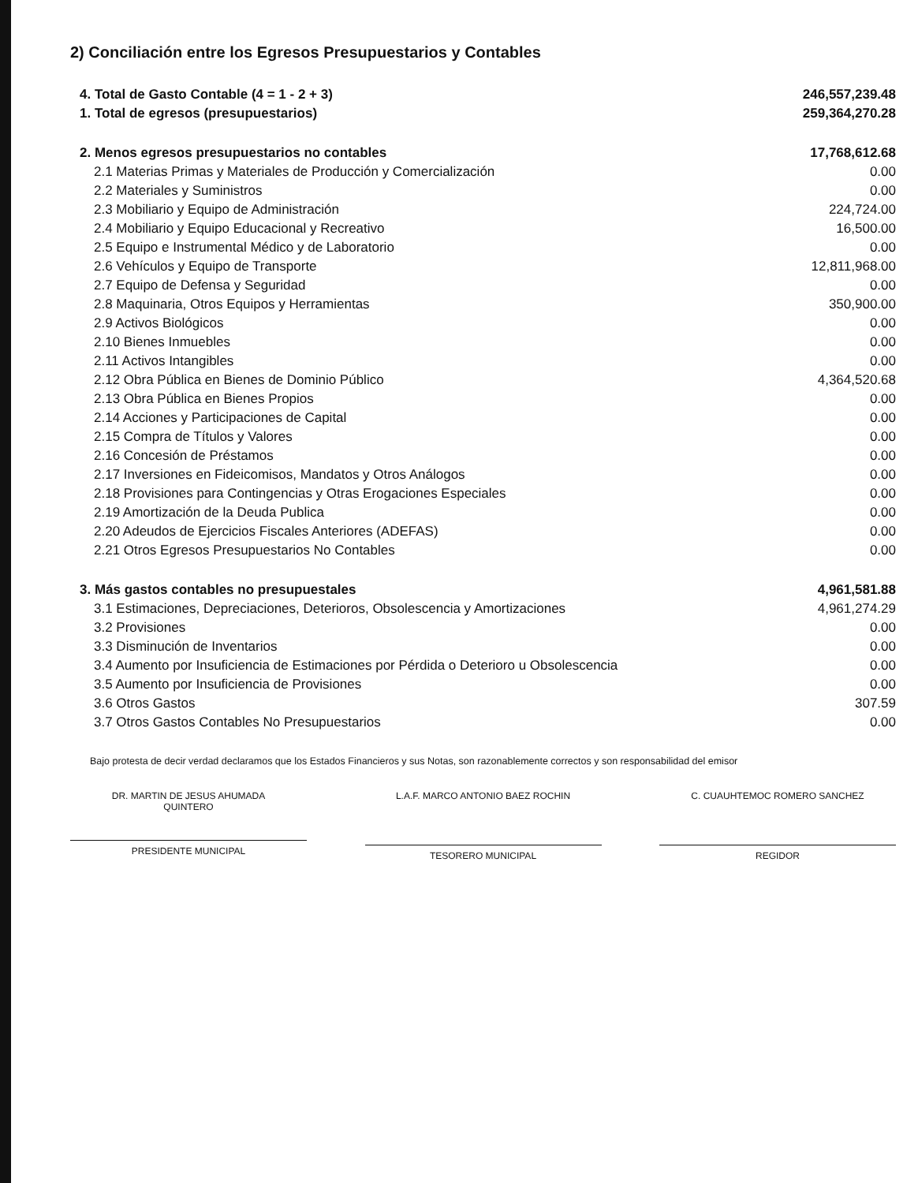2) Conciliación entre los Egresos Presupuestarios y Contables
| 4. Total de Gasto Contable (4 = 1 - 2 + 3) | 246,557,239.48 |
| 1. Total de egresos (presupuestarios) | 259,364,270.28 |
| 2. Menos egresos presupuestarios no contables | 17,768,612.68 |
| 2.1 Materias Primas y Materiales de Producción y Comercialización | 0.00 |
| 2.2 Materiales y Suministros | 0.00 |
| 2.3 Mobiliario y Equipo de Administración | 224,724.00 |
| 2.4 Mobiliario y Equipo Educacional y Recreativo | 16,500.00 |
| 2.5 Equipo e Instrumental Médico y de Laboratorio | 0.00 |
| 2.6 Vehículos y Equipo de Transporte | 12,811,968.00 |
| 2.7 Equipo de Defensa y Seguridad | 0.00 |
| 2.8 Maquinaria, Otros Equipos y Herramientas | 350,900.00 |
| 2.9 Activos Biológicos | 0.00 |
| 2.10 Bienes Inmuebles | 0.00 |
| 2.11 Activos Intangibles | 0.00 |
| 2.12 Obra Pública en Bienes de Dominio Público | 4,364,520.68 |
| 2.13 Obra Pública en Bienes Propios | 0.00 |
| 2.14 Acciones y Participaciones de Capital | 0.00 |
| 2.15 Compra de Títulos y Valores | 0.00 |
| 2.16 Concesión de Préstamos | 0.00 |
| 2.17 Inversiones en Fideicomisos, Mandatos y Otros Análogos | 0.00 |
| 2.18 Provisiones para Contingencias y Otras Erogaciones Especiales | 0.00 |
| 2.19 Amortización de la Deuda Publica | 0.00 |
| 2.20 Adeudos de Ejercicios Fiscales Anteriores (ADEFAS) | 0.00 |
| 2.21 Otros Egresos Presupuestarios No Contables | 0.00 |
| 3. Más gastos contables no presupuestales | 4,961,581.88 |
| 3.1 Estimaciones, Depreciaciones, Deterioros, Obsolescencia y Amortizaciones | 4,961,274.29 |
| 3.2 Provisiones | 0.00 |
| 3.3 Disminución de Inventarios | 0.00 |
| 3.4 Aumento por Insuficiencia de Estimaciones por Pérdida o Deterioro u Obsolescencia | 0.00 |
| 3.5 Aumento por Insuficiencia de Provisiones | 0.00 |
| 3.6 Otros Gastos | 307.59 |
| 3.7 Otros Gastos Contables No Presupuestarios | 0.00 |
Bajo protesta de decir verdad declaramos que los Estados Financieros y sus Notas, son razonablemente correctos y son responsabilidad del emisor
DR. MARTIN DE JESUS AHUMADA
QUINTERO
PRESIDENTE MUNICIPAL
L.A.F. MARCO ANTONIO BAEZ ROCHIN
TESORERO MUNICIPAL
C. CUAUHTEMOC ROMERO SANCHEZ
REGIDOR